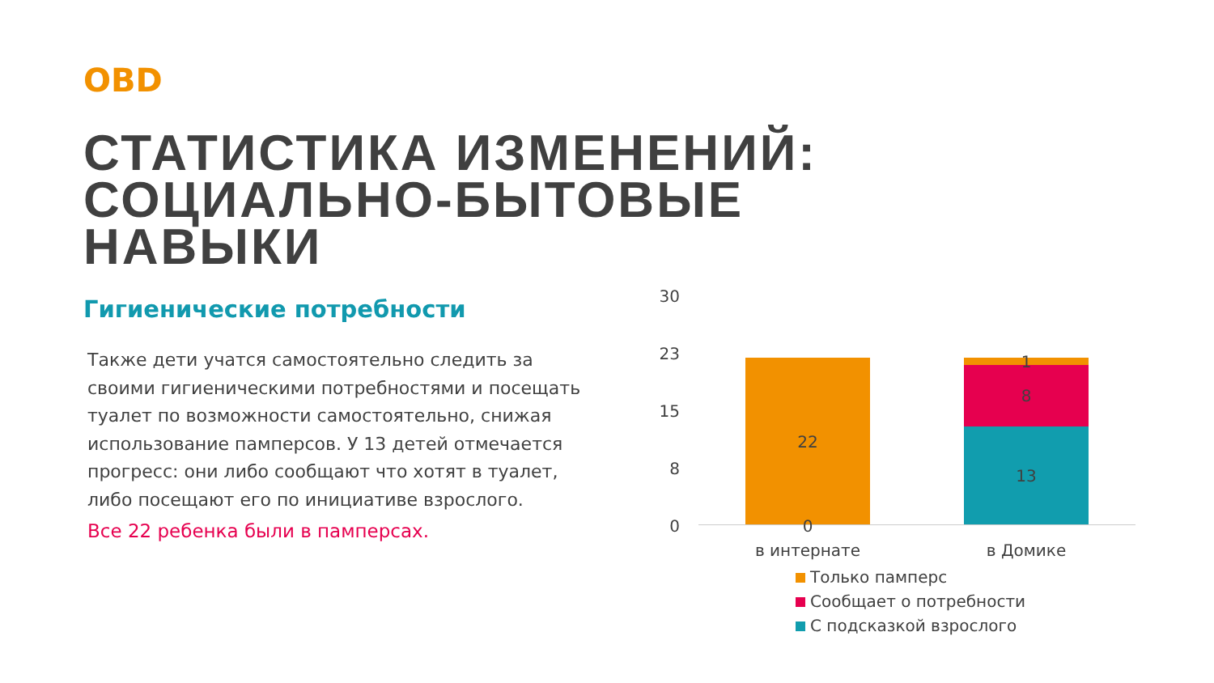OBD
СТАТИСТИКА ИЗМЕНЕНИЙ:
СОЦИАЛЬНО-БЫТОВЫЕ
НАВЫКИ
Гигиенические потребности
Также дети учатся самостоятельно следить за своими гигиеническими потребностями и посещать туалет по возможности самостоятельно, снижая использование памперсов. У 13 детей отмечается прогресс: они либо сообщают что хотят в туалет, либо посещают его по инициативе взрослого.
Все 22 ребенка были в памперсах.
30
23
15
8
0
22
0
1
8
13
в интернате в Домике
Только памперс
Сообщает о потребности
С подсказкой взрослого